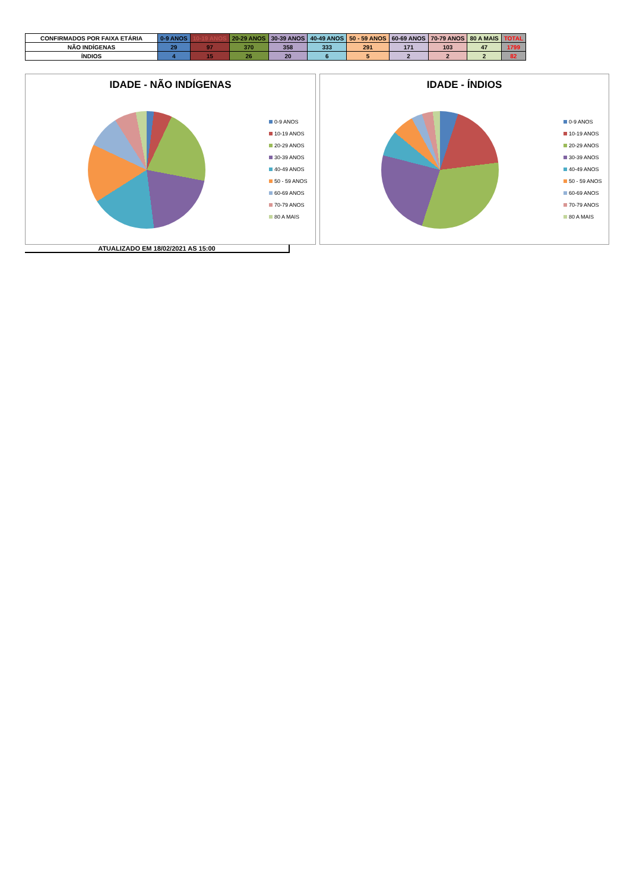| CONFIRMADOS POR FAIXA ETÁRIA | 0-9 ANOS | 10-19 ANOS | 20-29 ANOS | 30-39 ANOS | 40-49 ANOS | 50 - 59 ANOS | 60-69 ANOS | 70-79 ANOS | 80 A MAIS | TOTAL |
| --- | --- | --- | --- | --- | --- | --- | --- | --- | --- | --- |
| NÃO INDÍGENAS | 29 | 97 | 370 | 358 | 333 | 291 | 171 | 103 | 47 | 1799 |
| ÍNDIOS | 4 | 15 | 26 | 20 | 6 | 5 | 2 | 2 | 2 | 82 |
IDADE - NÃO INDÍGENAS
0-9 ANOS
10-19 ANOS
20-29 ANOS
30-39 ANOS
40-49 ANOS
50 - 59 ANOS
60-69 ANOS
70-79 ANOS
80 A MAIS
IDADE - ÍNDIOS
0-9 ANOS
10-19 ANOS
20-29 ANOS
30-39 ANOS
40-49 ANOS
50 - 59 ANOS
60-69 ANOS
70-79 ANOS
80 A MAIS
ATUALIZADO EM 18/02/2021 AS 15:00